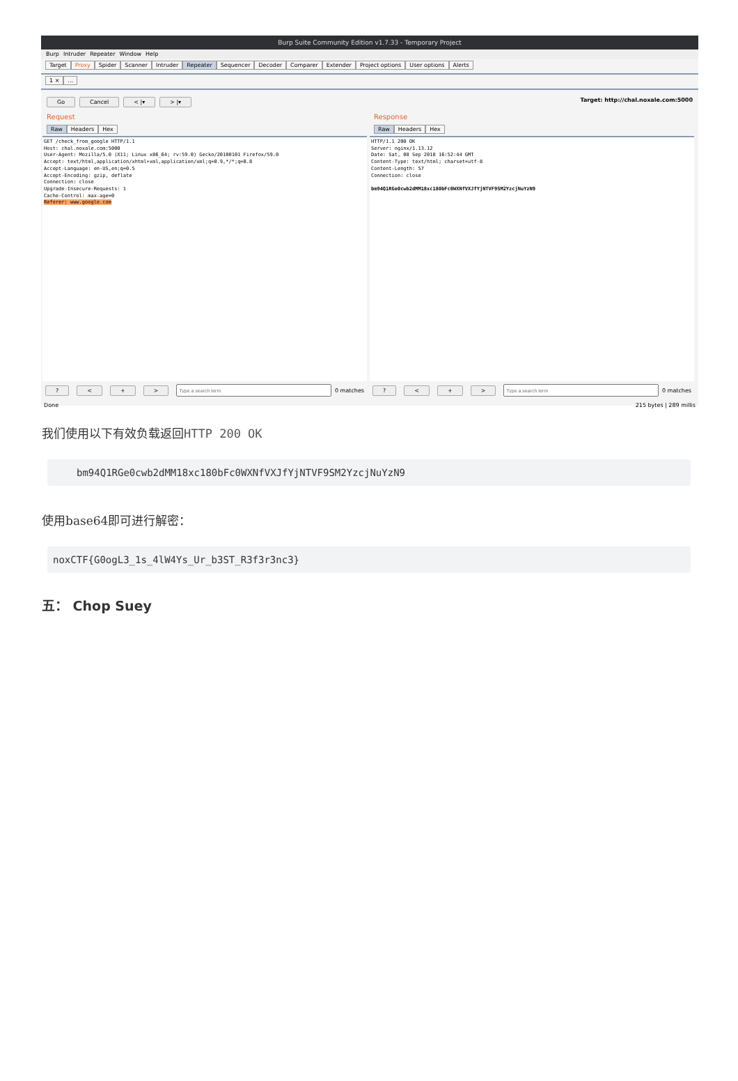Burp Suite Community Edition v1.7.33 - Temporary Project
Burp Intruder Repeater Window Help
Target Proxy Spider Scanner Intruder Repeater Sequencer Decoder Comparer Extender Project options User options Alerts
1 ×...
Go Cancel < |▾ > |▾ Target: http://chal.noxale.com:5000
Request
Raw Headers Hex
GET /check_from_google HTTP/1.1
Host: chal.noxale.com:5000
User-Agent: Mozilla/5.0 (X11; Linux x86_64; rv:59.0) Gecko/20100101 Firefox/59.0
Accept: text/html,application/xhtml+xml,application/xml;q=0.9,*/*;q=0.8
Accept-Language: en-US,en;q=0.5
Accept-Encoding: gzip, deflate
Connection: close
Upgrade-Insecure-Requests: 1
Cache-Control: max-age=0
Referer: www.google.com
? < + > 0 matches
Response
Raw Headers Hex
HTTP/1.1 200 OK
Server: nginx/1.13.12
Date: Sat, 08 Sep 2018 16:52:44 GMT
Content-Type: text/html; charset=utf-8
Content-Length: 57
Connection: close

bm94Q1RGe0cwb2dMM18xc180bFc0WXNfVXJfYjNTVF9SM2YzcjNuYzN9
? < + > 0 matches
Done 215 bytes | 289 millis
我们使用以下有效负载返回HTTP 200 OK
bm94Q1RGe0cwb2dMM18xc180bFc0WXNfVXJfYjNTVF9SM2YzcjNuYzN9
使用base64即可进行解密：
noxCTF{G0ogL3_1s_4lW4Ys_Ur_b3ST_R3f3r3nc3}
五： Chop Suey